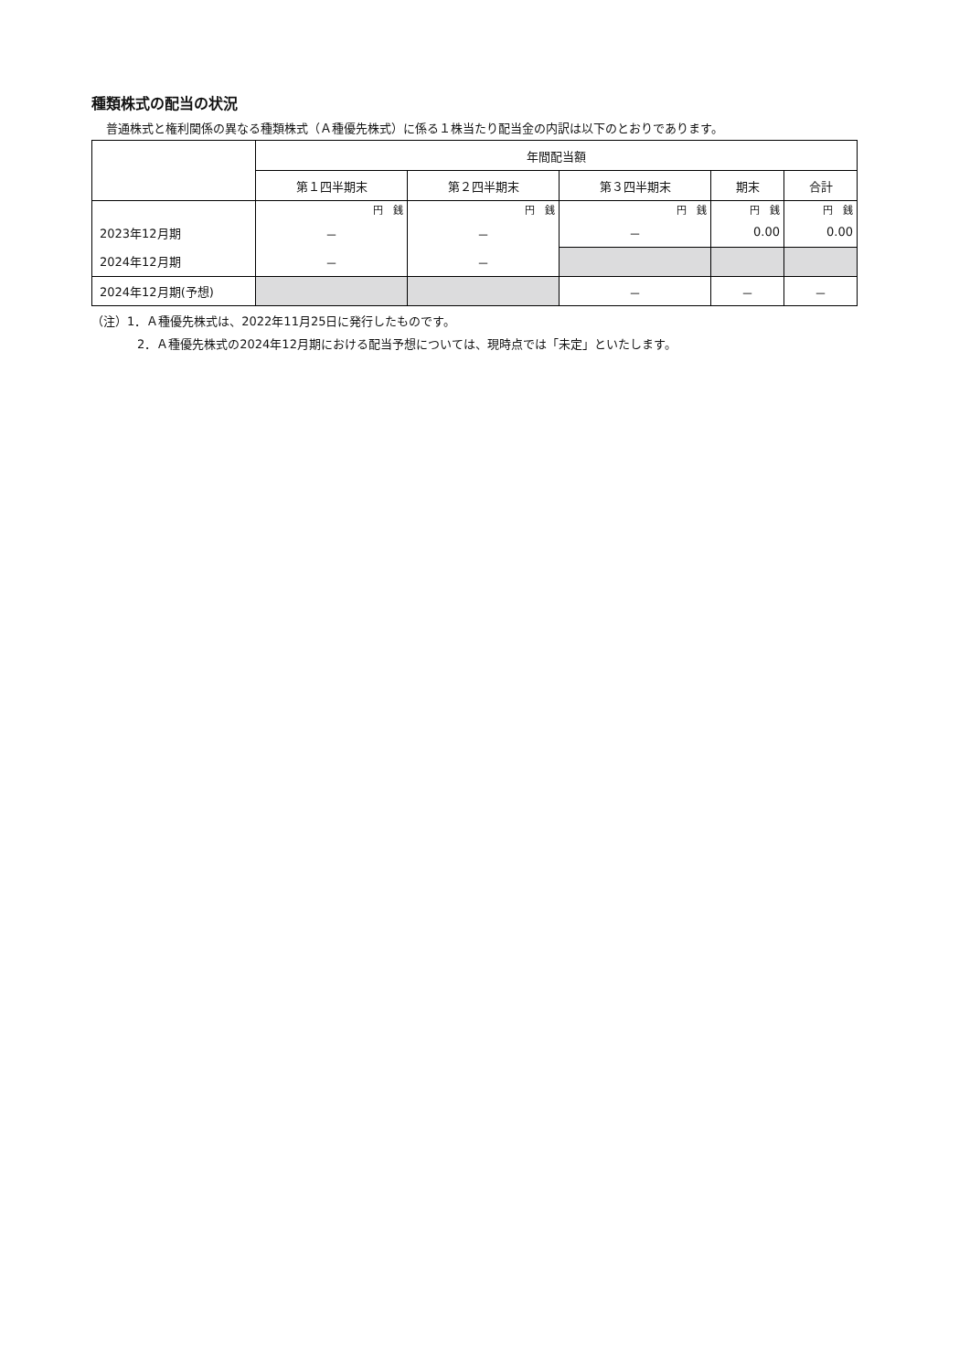種類株式の配当の状況
普通株式と権利関係の異なる種類株式（Ａ種優先株式）に係る１株当たり配当金の内訳は以下のとおりであります。
| | 年間配当額 | | | | |
| --- | --- | --- | --- | --- | --- |
| | 第１四半期末 | 第２四半期末 | 第３四半期末 | 期末 | 合計 |
| | 円 銭 | 円 銭 | 円 銭 | 円 銭 | 円 銭 |
| 2023年12月期 | － | － | － | 0.00 | 0.00 |
| 2024年12月期 | － | － | | | |
| 2024年12月期(予想) | | | － | － | － |
（注）1．Ａ種優先株式は、2022年11月25日に発行したものです。
2．Ａ種優先株式の2024年12月期における配当予想については、現時点では「未定」といたします。